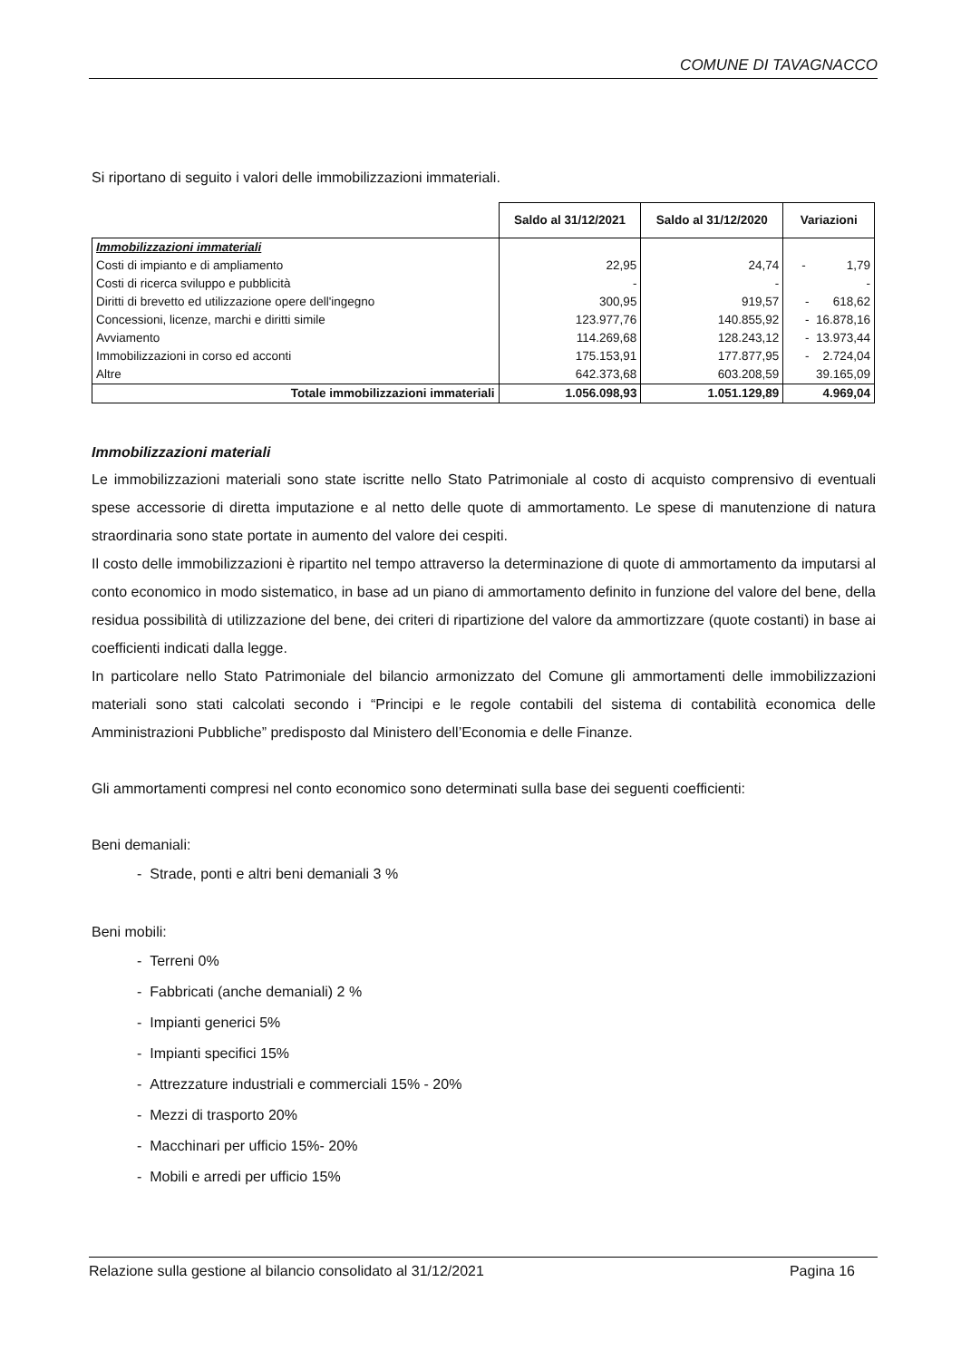COMUNE DI TAVAGNACCO
Si riportano di seguito i valori delle immobilizzazioni immateriali.
| | Saldo al 31/12/2021 | Saldo al 31/12/2020 | Variazioni |
| Immobilizzazioni immateriali | | | |
| Costi di impianto e di ampliamento | 22,95 | 24,74 | - 1,79 |
| Costi di ricerca sviluppo e pubblicità | - | - | - |
| Diritti di brevetto ed utilizzazione opere dell'ingegno | 300,95 | 919,57 | - 618,62 |
| Concessioni, licenze, marchi e diritti simile | 123.977,76 | 140.855,92 | - 16.878,16 |
| Avviamento | 114.269,68 | 128.243,12 | - 13.973,44 |
| Immobilizzazioni in corso ed acconti | 175.153,91 | 177.877,95 | - 2.724,04 |
| Altre | 642.373,68 | 603.208,59 | 39.165,09 |
| Totale immobilizzazioni immateriali | 1.056.098,93 | 1.051.129,89 | 4.969,04 |
Immobilizzazioni materiali
Le immobilizzazioni materiali sono state iscritte nello Stato Patrimoniale al costo di acquisto comprensivo di eventuali spese accessorie di diretta imputazione e al netto delle quote di ammortamento. Le spese di manutenzione di natura straordinaria sono state portate in aumento del valore dei cespiti.
Il costo delle immobilizzazioni è ripartito nel tempo attraverso la determinazione di quote di ammortamento da imputarsi al conto economico in modo sistematico, in base ad un piano di ammortamento definito in funzione del valore del bene, della residua possibilità di utilizzazione del bene, dei criteri di ripartizione del valore da ammortizzare (quote costanti) in base ai coefficienti indicati dalla legge.
In particolare nello Stato Patrimoniale del bilancio armonizzato del Comune gli ammortamenti delle immobilizzazioni materiali sono stati calcolati secondo i “Principi e le regole contabili del sistema di contabilità economica delle Amministrazioni Pubbliche” predisposto dal Ministero dell’Economia e delle Finanze.
Gli ammortamenti compresi nel conto economico sono determinati sulla base dei seguenti coefficienti:
Beni demaniali:
- Strade, ponti e altri beni demaniali 3 %
Beni mobili:
- Terreni 0%
- Fabbricati (anche demaniali) 2 %
- Impianti generici 5%
- Impianti specifici 15%
- Attrezzature industriali e commerciali 15% - 20%
- Mezzi di trasporto 20%
- Macchinari per ufficio 15%- 20%
- Mobili e arredi per ufficio 15%
Relazione sulla gestione al bilancio consolidato al 31/12/2021 Pagina 16